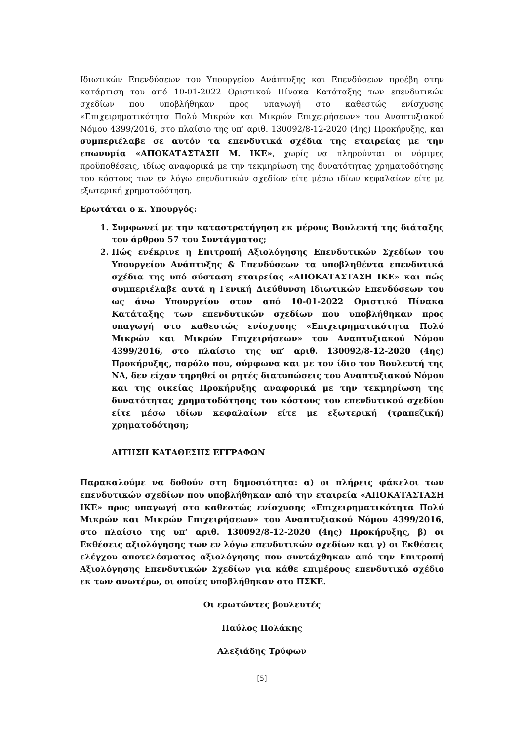Ιδιωτικών Επενδύσεων του Υπουργείου Ανάπτυξης και Επενδύσεων προέβη στην κατάρτιση του από 10-01-2022 Οριστικού Πίνακα Κατάταξης των επενδυτικών σχεδίων που υποβλήθηκαν προς υπαγωγή στο καθεστώς ενίσχυσης «Επιχειρηματικότητα Πολύ Μικρών και Μικρών Επιχειρήσεων» του Αναπτυξιακού Νόμου 4399/2016, στο πλαίσιο της υπ’ αριθ. 130092/8-12-2020 (4ης) Προκήρυξης, και συμπεριέλαβε σε αυτόν τα επενδυτικά σχέδια της εταιρείας με την επωνυμία «ΑΠΟΚΑΤΑΣΤΑΣΗ Μ. ΙΚΕ», χωρίς να πληρούνται οι νόμιμες προϋποθέσεις, ιδίως αναφορικά με την τεκμηρίωση της δυνατότητας χρηματοδότησης του κόστους των εν λόγω επενδυτικών σχεδίων είτε μέσω ιδίων κεφαλαίων είτε με εξωτερική χρηματοδότηση.
Ερωτάται ο κ. Υπουργός:
1. Συμφωνεί με την καταστρατήγηση εκ μέρους Βουλευτή της διάταξης του άρθρου 57 του Συντάγματος;
2. Πώς ενέκρινε η Επιτροπή Αξιολόγησης Επενδυτικών Σχεδίων του Υπουργείου Ανάπτυξης & Επενδύσεων τα υποβληθέντα επενδυτικά σχέδια της υπό σύσταση εταιρείας «ΑΠΟΚΑΤΑΣΤΑΣΗ ΙΚΕ» και πώς συμπεριέλαβε αυτά η Γενική Διεύθυνση Ιδιωτικών Επενδύσεων του ως άνω Υπουργείου στον από 10-01-2022 Οριστικό Πίνακα Κατάταξης των επενδυτικών σχεδίων που υποβλήθηκαν προς υπαγωγή στο καθεστώς ενίσχυσης «Επιχειρηματικότητα Πολύ Μικρών και Μικρών Επιχειρήσεων» του Αναπτυξιακού Νόμου 4399/2016, στο πλαίσιο της υπ’ αριθ. 130092/8-12-2020 (4ης) Προκήρυξης, παρόλο που, σύμφωνα και με τον ίδιο τον Βουλευτή της ΝΔ, δεν είχαν τηρηθεί οι ρητές διατυπώσεις του Αναπτυξιακού Νόμου και της οικείας Προκήρυξης αναφορικά με την τεκμηρίωση της δυνατότητας χρηματοδότησης του κόστους του επενδυτικού σχεδίου είτε μέσω ιδίων κεφαλαίων είτε με εξωτερική (τραπεζική) χρηματοδότηση;
ΑΙΤΗΣΗ ΚΑΤΑΘΕΣΗΣ ΕΓΓΡΑΦΩΝ
Παρακαλούμε να δοθούν στη δημοσιότητα: α) οι πλήρεις φάκελοι των επενδυτικών σχεδίων που υποβλήθηκαν από την εταιρεία «ΑΠΟΚΑΤΑΣΤΑΣΗ ΙΚΕ» προς υπαγωγή στο καθεστώς ενίσχυσης «Επιχειρηματικότητα Πολύ Μικρών και Μικρών Επιχειρήσεων» του Αναπτυξιακού Νόμου 4399/2016, στο πλαίσιο της υπ’ αριθ. 130092/8-12-2020 (4ης) Προκήρυξης, β) οι Εκθέσεις αξιολόγησης των εν λόγω επενδυτικών σχεδίων και γ) οι Εκθέσεις ελέγχου αποτελέσματος αξιολόγησης που συντάχθηκαν από την Επιτροπή Αξιολόγησης Επενδυτικών Σχεδίων για κάθε επιμέρους επενδυτικό σχέδιο εκ των ανωτέρω, οι οποίες υποβλήθηκαν στο ΠΣΚΕ.
Οι ερωτώντες βουλευτές
Παύλος Πολάκης
Αλεξιάδης Τρύφων
[5]